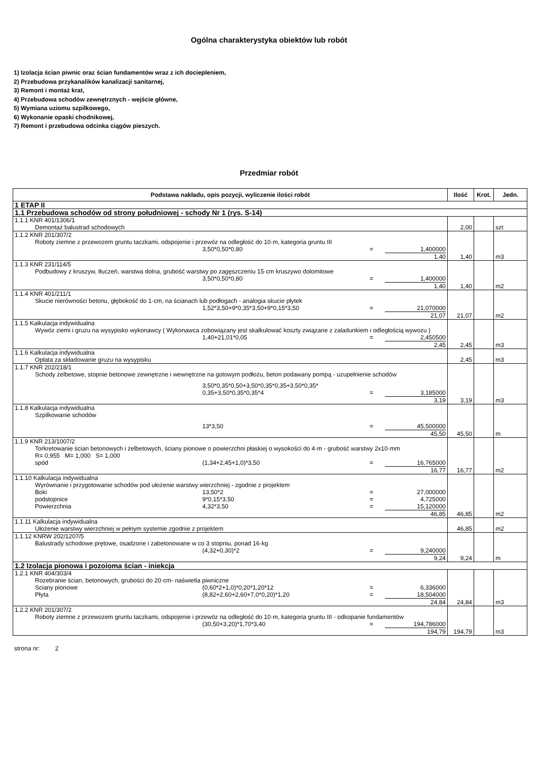Ogólna charakterystyka obiektów lub robót
1) Izolacja ścian piwnic oraz ścian fundamentów wraz z ich dociepleniem,
2) Przebudowa przykanalików kanalizacji sanitarnej,
3) Remont i montaż krat,
4) Przebudowa schodów zewnętrznych - wejście główne,
5) Wymiana uziomu szpilkowego,
6) Wykonanie opaski chodnikowej,
7) Remont i przebudowa odcinka ciągów pieszych.
Przedmiar robót
| Podstawa nakładu, opis pozycji, wyliczenie ilości robót | Ilość | Krot. | Jedn. |
| --- | --- | --- | --- |
| 1 ETAP II | | | |
| 1.1 Przebudowa schodów od strony południowej - schody Nr 1 (rys. S-14) | | | |
| 1.1.1 KNR 401/1306/1 Demontaż balustrad schodowych | 2,00 | | szt |
| 1.1.2 KNR 201/307/2 Roboty ziemne z przewozem gruntu taczkami, odspojenie i przewóz na odległość do 10·m, kategoria gruntu III 3,50*0,50*0,80 = 1,400000 1,40 | 1,40 | | m3 |
| 1.1.3 KNR 231/114/5 Podbudowy z kruszyw, tłuczeń, warstwa dolna, grubość warstwy po zagęszczeniu 15·cm kruszywo dolomitowe 3,50*0,50*0,80 = 1,400000 1,40 | 1,40 | | m2 |
| 1.1.4 KNR 401/211/1 Skucie nierówności betonu, głębokość do 1·cm, na ścianach lub podłogach - analogia skucie płytek 1,52*3,50+9*0,35*3,50+9*0,15*3,50 = 21,070000 21,07 | 21,07 | | m2 |
| 1.1.5 Kalkulacja indywidualna Wywóz ziemi i gruzu na wysypisko wykonawcy ( Wykonawca zobowiązany jest skalkulować koszty związane z zaladunkiem i odległością wywozu ) 1,40+21,01*0,05 = 2,450500 2,45 | 2,45 | | m3 |
| 1.1.6 Kalkulacja indywidualna Opłata za składowanie gruzu na wysypisku | 2,45 | | m3 |
| 1.1.7 KNR 202/218/1 Schody żelbetowe, stopnie betonowe zewnętrzne i wewnętrzne na gotowym podłożu, beton podawany pompą - uzupełnienie schodów 3,50*0,35*0,50+3,50*0,35*0,35+3,50*0,35* 0,35+3,50*0,35*0,35*4 = 3,185000 3,19 | 3,19 | | m3 |
| 1.1.8 Kalkulacja indywidualna Szpilkowanie schodów 13*3,50 = 45,500000 45,50 | 45,50 | | m |
| 1.1.9 KNR 213/1007/2 Torkretowanie ścian betonowych i żelbetowych, ściany pionowe o powierzchni płaskiej o wysokości do 4·m - grubość warstwy 2x10·mm R= 0,955 M= 1,000 S= 1,000 spód (1,34+2,45+1,0)*3,50 = 16,765000 16,77 | 16,77 | | m2 |
| 1.1.10 Kalkulacja indywidualna Wyrównanie i przygotowanie schodów pod ułożenie warstwy wierzchniej - zgodnie z projektem Boki 13,50*2 = 27,000000 podstopnice 9*0,15*3,50 = 4,725000 Powierzchnia 4,32*3,50 = 15,120000 46,85 | 46,85 | | m2 |
| 1.1.11 Kalkulacja indywidualna Ułożenie warstwy wierzchniej w pełnym systemie zgodnie z projektem | 46,85 | | m2 |
| 1.1.12 KNRW 202/1207/5 Balustrady schodowe prętowe, osadzone i zabetonowane w co 3 stopniu, ponad 16·kg (4,32+0,30)*2 = 9,240000 9,24 | 9,24 | | m |
| 1.2 Izolacja pionowa i pozoioma ścian - iniekcja | | | |
| 1.2.1 KNR 404/303/4 Rozebranie ścian, betonowych, grubości do 20·cm- naświetla piwniczne Sciany pionowe (0,60*2+1,0)*0,20*1,20*12 = 6,336000 Płyta (8,82+2,60+2,60+7,0*0,20)*1,20 = 18,504000 24,84 | 24,84 | | m3 |
| 1.2.2 KNR 201/307/2 Roboty ziemne z przewozem gruntu taczkami, odspojenie i przewóz na odległość do 10·m, kategoria gruntu III - odkopanie fundamentów (30,50+3,20)*1,70*3,40 = 194,786000 194,79 | 194,79 | | m3 |
strona nr: 2